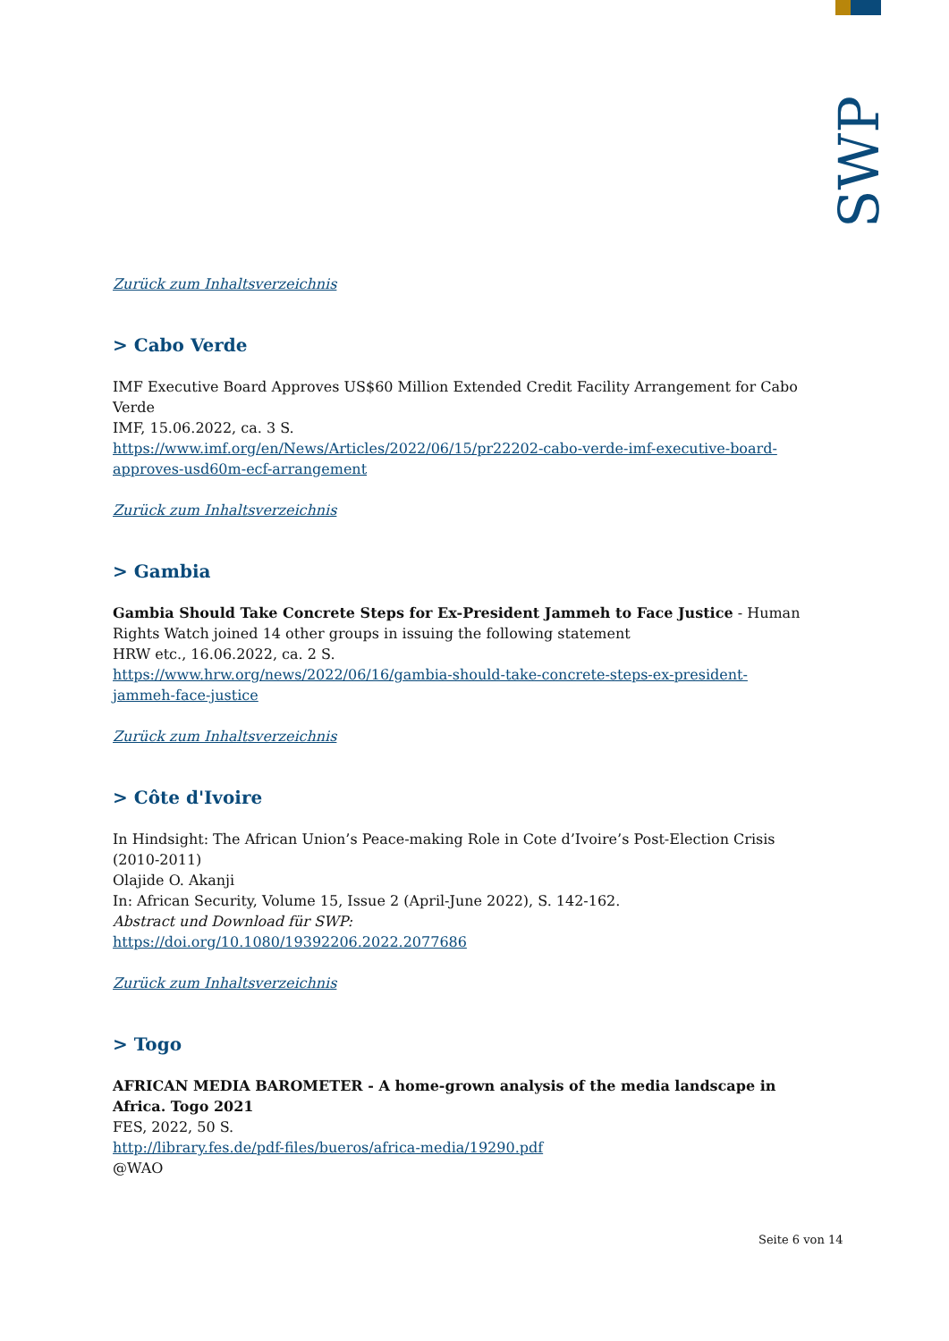SWP
Zurück zum Inhaltsverzeichnis
> Cabo Verde
IMF Executive Board Approves US$60 Million Extended Credit Facility Arrangement for Cabo Verde
IMF, 15.06.2022, ca. 3 S.
https://www.imf.org/en/News/Articles/2022/06/15/pr22202-cabo-verde-imf-executive-board-approves-usd60m-ecf-arrangement
Zurück zum Inhaltsverzeichnis
> Gambia
Gambia Should Take Concrete Steps for Ex-President Jammeh to Face Justice - Human Rights Watch joined 14 other groups in issuing the following statement
HRW etc., 16.06.2022, ca. 2 S.
https://www.hrw.org/news/2022/06/16/gambia-should-take-concrete-steps-ex-president-jammeh-face-justice
Zurück zum Inhaltsverzeichnis
> Côte d'Ivoire
In Hindsight: The African Union’s Peace-making Role in Cote d’Ivoire’s Post-Election Crisis (2010-2011)
Olajide O. Akanji
In: African Security, Volume 15, Issue 2 (April-June 2022), S. 142-162.
Abstract und Download für SWP:
https://doi.org/10.1080/19392206.2022.2077686
Zurück zum Inhaltsverzeichnis
> Togo
AFRICAN MEDIA BAROMETER - A home-grown analysis of the media landscape in Africa. Togo 2021
FES, 2022, 50 S.
http://library.fes.de/pdf-files/bueros/africa-media/19290.pdf
@WAO
Seite 6 von 14